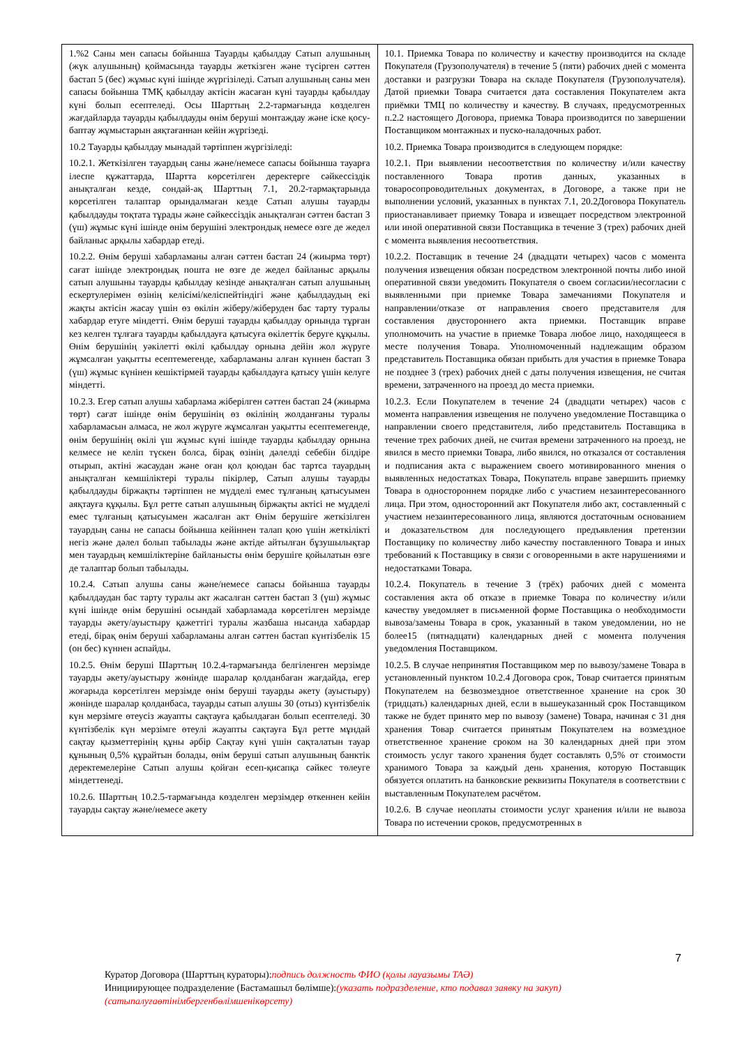| 1.%2 Саны мен сапасы бойынша Тауарды қабылдау Сатып алушының (жүк алушының) қоймасында тауарды жеткізген және түсірген сәттен бастап 5 (бес) жұмыс күні ішінде жүргізіледі. Сатып алушының саны мен сапасы бойынша ТМҚ қабылдау актісін жасаған күні тауарды қабылдау күні болып есептеледі. Осы Шарттың 2.2-тармағында көзделген жағдайларда тауарды қабылдауды өнім беруші монтаждау және іске қосу-баптау жұмыстарын аяқтағаннан кейін жүргізеді. 10.2 Тауарды қабылдау мынадай тәртіппен жүргізіледі: 10.2.1. Жеткізілген тауардың саны және/немесе сапасы бойынша тауарға ілеспе құжаттарда, Шартта көрсетілген деректерге сәйкессіздік анықталған кезде, сондай-ақ Шарттың 7.1, 20.2-тармақтарында көрсетілген талаптар орындалмаған кезде Сатып алушы тауарды қабылдауды тоқтата тұрады және сәйкессіздік анықталған сәттен бастап 3 (үш) жұмыс күні ішінде өнім берушіні электрондық немесе өзге де жедел байланыс арқылы хабардар етеді. 10.2.2. Өнім беруші хабарламаны алған сәттен бастап 24 (жиырма төрт) сағат ішінде электрондық пошта не өзге де жедел байланыс арқылы сатып алушыны тауарды қабылдау кезінде анықталған сатып алушының ескертулерімен өзінің келісімі/келіспейтіндігі және қабылдаудың екі жақты актісін жасау үшін өз өкілін жіберу/жіберуден бас тарту туралы хабардар етуге міндетті. Өнім беруші тауарды қабылдау орнында тұрған кез келген тұлғаға тауарды қабылдауға қатысуға өкілеттік беруге құқылы. Өнім берушінің уәкілетті өкілі қабылдау орнына дейін жол жүруге жұмсалған уақытты есептемегенде, хабарламаны алған күннен бастап 3 (үш) жұмыс күнінен кешіктірмей тауарды қабылдауға қатысу үшін келуге міндетті. 10.2.3. Егер сатып алушы хабарлама жіберілген сәттен бастап 24 (жиырма төрт) сағат ішінде өнім берушінің өз өкілінің жолданғаны туралы хабарламасын алмаса, не жол жүруге жұмсалған уақытты есептемегенде, өнім берушінің өкілі үш жұмыс күні ішінде тауарды қабылдау орнына келмесе не келіп түскен болса, бірақ өзінің дәлелді себебін білдіре отырып, актіні жасаудан және оған қол қоюдан бас тартса тауардың анықталған кемшіліктері туралы пікірлер, Сатып алушы тауарды қабылдауды біржақты тәртіппен не мүдделі емес тұлғаның қатысуымен аяқтауға құқылы. Бұл ретте сатып алушының біржақты актісі не мүдделі емес тұлғаның қатысуымен жасалған акт Өнім берушіге жеткізілген тауардың саны не сапасы бойынша кейіннен талап қою үшін жеткілікті негіз және дәлел болып табылады және актіде айтылған бұзушылықтар мен тауардың кемшіліктеріне байланысты өнім берушіге қойылатын өзге де талаптар болып табылады. 10.2.4. Сатып алушы саны және/немесе сапасы бойынша тауарды қабылдаудан бас тарту туралы акт жасалған сәттен бастап 3 (үш) жұмыс күні ішінде өнім берушіні осындай хабарламада көрсетілген мерзімде тауарды әкету/ауыстыру қажеттігі туралы жазбаша нысанда хабардар етеді, бірақ өнім беруші хабарламаны алған сәттен бастап күнтізбелік 15 (он бес) күннен аспайды. 10.2.5. Өнім беруші Шарттың 10.2.4-тармағында белгіленген мерзімде тауарды әкету/ауыстыру жөнінде шаралар қолданбаған жағдайда, егер жоғарыда көрсетілген мерзімде өнім беруші тауарды әкету (ауыстыру) жөнінде шаралар қолданбаса, тауарды сатып алушы 30 (отыз) күнтізбелік күн мерзімге өтеусіз жауапты сақтауға қабылдаған болып есептеледі. 30 күнтізбелік күн мерзімге өтеулі жауапты сақтауға Бұл ретте мұндай сақтау қызметтерінің құны әрбір Сақтау күні үшін сақталатын тауар құнының 0,5% құрайтын болады, өнім беруші сатып алушының банктік деректемелеріне Сатып алушы қойған есеп-қисапқа сәйкес төлеуге міндеттенеді. 10.2.6. Шарттың 10.2.5-тармағында көзделген мерзімдер өткеннен кейін тауарды сақтау және/немесе әкету | 10.1. Приемка Товара по количеству и качеству производится на складе Покупателя (Грузополучателя) в течение 5 (пяти) рабочих дней с момента доставки и разгрузки Товара на складе Покупателя (Грузополучателя). Датой приемки Товара считается дата составления Покупателем акта приёмки ТМЦ по количеству и качеству. В случаях, предусмотренных п.2.2 настоящего Договора, приемка Товара производится по завершении Поставщиком монтажных и пуско-наладочных работ. 10.2. Приемка Товара производится в следующем порядке: 10.2.1. При выявлении несоответствия по количеству и/или качеству поставленного Товара против данных, указанных в товаросопроводительных документах, в Договоре, а также при не выполнении условий, указанных в пунктах 7.1, 20.2Договора Покупатель приостанавливает приемку Товара и извещает посредством электронной или иной оперативной связи Поставщика в течение 3 (трех) рабочих дней с момента выявления несоответствия. 10.2.2. Поставщик в течение 24 (двадцати четырех) часов с момента получения извещения обязан посредством электронной почты либо иной оперативной связи уведомить Покупателя о своем согласии/несогласии с выявленными при приемке Товара замечаниями Покупателя и направлении/отказе от направления своего представителя для составления двустороннего акта приемки. Поставщик вправе уполномочить на участие в приемке Товара любое лицо, находящееся в месте получения Товара. Уполномоченный надлежащим образом представитель Поставщика обязан прибыть для участия в приемке Товара не позднее 3 (трех) рабочих дней с даты получения извещения, не считая времени, затраченного на проезд до места приемки. 10.2.3. Если Покупателем в течение 24 (двадцати четырех) часов с момента направления извещения не получено уведомление Поставщика о направлении своего представителя, либо представитель Поставщика в течение трех рабочих дней, не считая времени затраченного на проезд, не явился в место приемки Товара, либо явился, но отказался от составления и подписания акта с выражением своего мотивированного мнения о выявленных недостатках Товара, Покупатель вправе завершить приемку Товара в одностороннем порядке либо с участием незаинтересованного лица. При этом, односторонний акт Покупателя либо акт, составленный с участием незаинтересованного лица, являются достаточным основанием и доказательством для последующего предъявления претензии Поставщику по количеству либо качеству поставленного Товара и иных требований к Поставщику в связи с оговоренными в акте нарушениями и недостатками Товара. 10.2.4. Покупатель в течение 3 (трёх) рабочих дней с момента составления акта об отказе в приемке Товара по количеству и/или качеству уведомляет в письменной форме Поставщика о необходимости вывоза/замены Товара в срок, указанный в таком уведомлении, но не более15 (пятнадцати) календарных дней с момента получения уведомления Поставщиком. 10.2.5. В случае непринятия Поставщиком мер по вывозу/замене Товара в установленный пунктом 10.2.4 Договора срок, Товар считается принятым Покупателем на безвозмездное ответственное хранение на срок 30 (тридцать) календарных дней, если в вышеуказанный срок Поставщиком также не будет принято мер по вывозу (замене) Товара, начиная с 31 дня хранения Товар считается принятым Покупателем на возмездное ответственное хранение сроком на 30 календарных дней при этом стоимость услуг такого хранения будет составлять 0,5% от стоимости хранимого Товара за каждый день хранения, которую Поставщик обязуется оплатить на банковские реквизиты Покупателя в соответствии с выставленным Покупателем расчётом. 10.2.6. В случае неоплаты стоимости услуг хранения и/или не вывоза Товара по истечении сроков, предусмотренных в |
7
Куратор Договора (Шарттың кураторы):подпись должность ФИО (қолы лауазымы ТАӘ)
Инициирующее подразделение (Бастамашыл бөлімше):(указать подразделение, кто подавал заявку на закуп)
(сатыпалуғаөтінімбергенбөлімшенікөрсету)